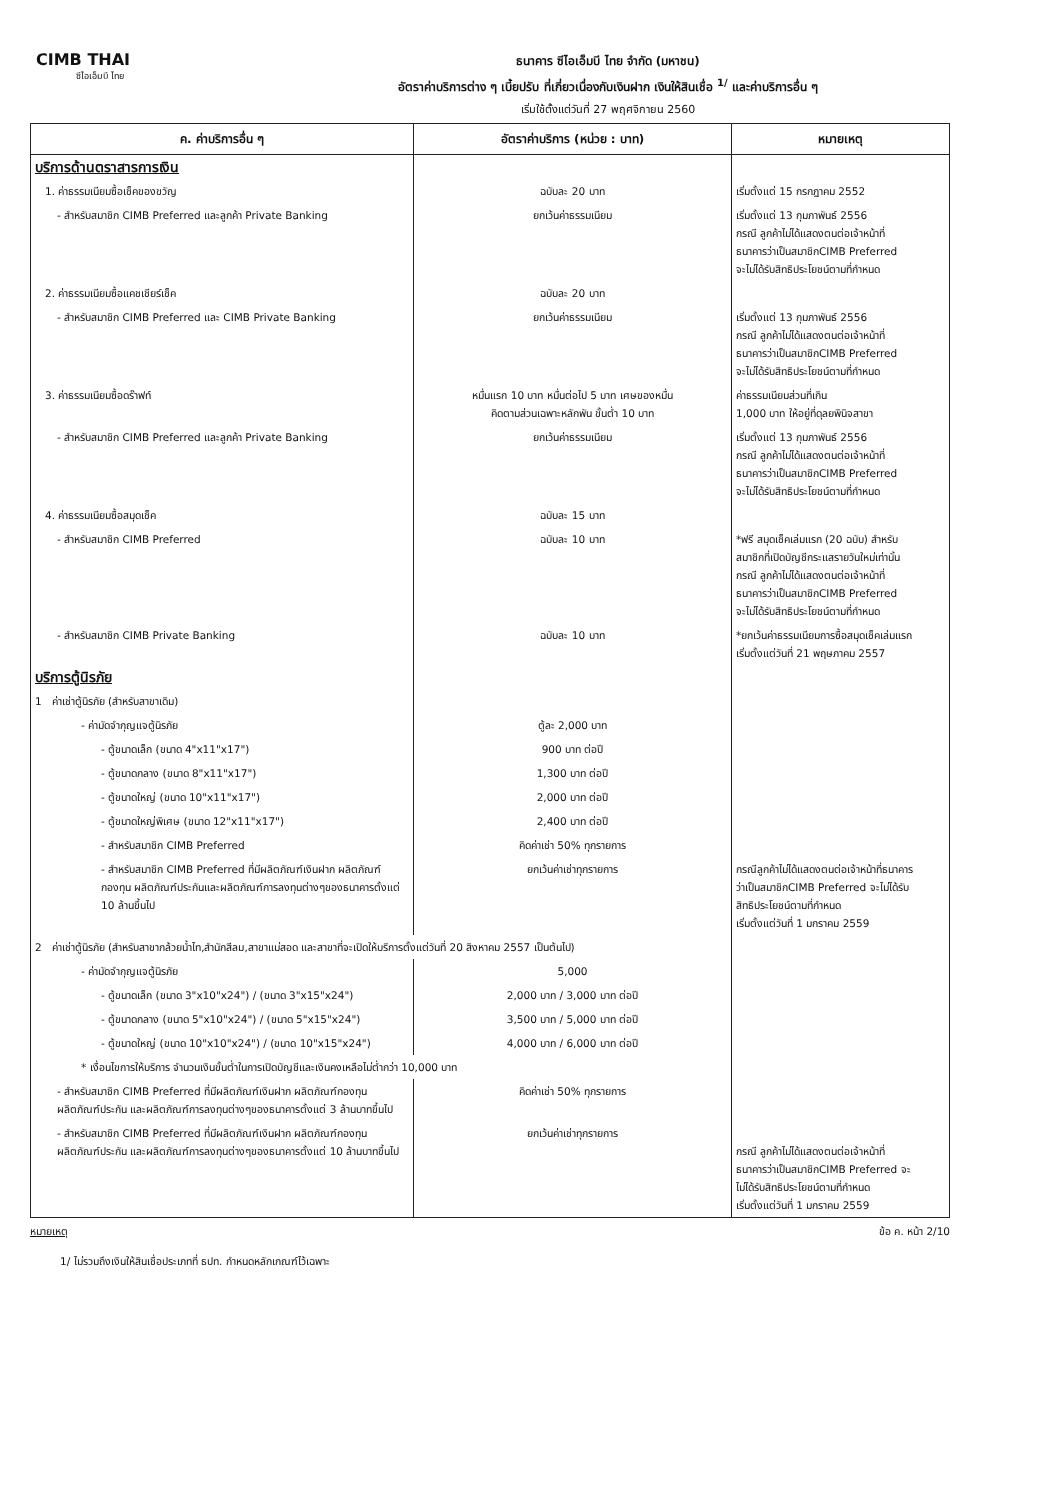CIMB THAI
ซีไอเอ็มบี ไทย
ธนาคาร ซีไอเอ็มบี ไทย จำกัด (มหาชน)
อัตราค่าบริการต่าง ๆ เบี้ยปรับ ที่เกี่ยวเนื่องกับเงินฝาก เงินให้สินเชื่อ <sup>1/</sup> และค่าบริการอื่น ๆ
เริ่มใช้ตั้งแต่วันที่ 27 พฤศจิกายน 2560
| ค. ค่าบริการอื่น ๆ | อัตราค่าบริการ (หน่วย : บาท) | หมายเหตุ |
| --- | --- | --- |
| บริการด้านตราสารการเงิน | | |
| 1. ค่าธรรมเนียมซื้อเช็คของขวัญ | ฉบับละ 20 บาท | เริ่มตั้งแต่ 15 กรกฎาคม 2552 |
| - สำหรับสมาชิก CIMB Preferred และลูกค้า Private Banking | ยกเว้นค่าธรรมเนียม | เริ่มตั้งแต่ 13 กุมภาพันธ์ 2556 กรณี ลูกค้าไม่ได้แสดงตนต่อเจ้าหน้าที่ ธนาคารว่าเป็นสมาชิกCIMB Preferred จะไม่ได้รับสิทธิประโยชน์ตามที่กำหนด |
| 2. ค่าธรรมเนียมซื้อแคชเชียร์เช็ค | ฉบับละ 20 บาท | |
| - สำหรับสมาชิก CIMB Preferred และ CIMB Private Banking | ยกเว้นค่าธรรมเนียม | เริ่มตั้งแต่ 13 กุมภาพันธ์ 2556 กรณี ลูกค้าไม่ได้แสดงตนต่อเจ้าหน้าที่ ธนาคารว่าเป็นสมาชิกCIMB Preferred จะไม่ได้รับสิทธิประโยชน์ตามที่กำหนด |
| 3. ค่าธรรมเนียมซื้อดร๊าฟท์ | หมื่นแรก 10 บาท หมื่นต่อไป 5 บาท เศษของหมื่น คิดตามส่วนเฉพาะหลักพัน ขั้นต่ำ 10 บาท | ค่าธรรมเนียมส่วนที่เกิน 1,000 บาท ให้อยู่ที่ดุลยพินิจสาขา |
| - สำหรับสมาชิก CIMB Preferred และลูกค้า Private Banking | ยกเว้นค่าธรรมเนียม | เริ่มตั้งแต่ 13 กุมภาพันธ์ 2556 กรณี ลูกค้าไม่ได้แสดงตนต่อเจ้าหน้าที่ ธนาคารว่าเป็นสมาชิกCIMB Preferred จะไม่ได้รับสิทธิประโยชน์ตามที่กำหนด |
| 4. ค่าธรรมเนียมซื้อสมุดเช็ค | ฉบับละ 15 บาท | |
| - สำหรับสมาชิก CIMB Preferred | ฉบับละ 10 บาท | *ฟรี สมุดเช็คเล่มแรก (20 ฉบับ) สำหรับ สมาชิกที่เปิดบัญชีกระแสรายวันใหม่เท่านั้น กรณี ลูกค้าไม่ได้แสดงตนต่อเจ้าหน้าที่ ธนาคารว่าเป็นสมาชิกCIMB Preferred จะไม่ได้รับสิทธิประโยชน์ตามที่กำหนด |
| - สำหรับสมาชิก CIMB Private Banking | ฉบับละ 10 บาท | *ยกเว้นค่าธรรมเนียมการซื้อสมุดเช็คเล่มแรก เริ่มตั้งแต่วันที่ 21 พฤษภาคม 2557 |
| บริการตู้นิรภัย | | |
| 1 ค่าเช่าตู้นิรภัย (สำหรับสาขาเดิม) | | |
| - ค่ามัดจำกุญแจตู้นิรภัย | ตู้ละ 2,000 บาท | |
| - ตู้ขนาดเล็ก (ขนาด 4"x11"x17") | 900 บาท ต่อปี | |
| - ตู้ขนาดกลาง (ขนาด 8"x11"x17") | 1,300 บาท ต่อปี | |
| - ตู้ขนาดใหญ่ (ขนาด 10"x11"x17") | 2,000 บาท ต่อปี | |
| - ตู้ขนาดใหญ่พิเศษ (ขนาด 12"x11"x17") | 2,400 บาท ต่อปี | |
| - สำหรับสมาชิก CIMB Preferred | คิดค่าเช่า 50% ทุกรายการ | |
| - สำหรับสมาชิก CIMB Preferred ที่มีผลิตภัณฑ์เงินฝาก ผลิตภัณฑ์กองทุน ผลิตภัณฑ์ประกันและผลิตภัณฑ์การลงทุนต่างๆของธนาคารตั้งแต่ 10 ล้านขึ้นไป | ยกเว้นค่าเช่าทุกรายการ | กรณีลูกค้าไม่ได้แสดงตนต่อเจ้าหน้าที่ธนาคาร ว่าเป็นสมาชิกCIMB Preferred จะไม่ได้รับ สิทธิประโยชน์ตามที่กำหนด เริ่มตั้งแต่วันที่ 1 มกราคม 2559 |
| 2 ค่าเช่าตู้นิรภัย (สำหรับสาขากล้วยน้ำไท,สำนักสีลม,สาขาแม่สอด และสาขาที่จะเปิดให้บริการตั้งแต่วันที่ 20 สิงหาคม 2557 เป็นต้นไป) | | |
| - ค่ามัดจำกุญแจตู้นิรภัย | 5,000 | |
| - ตู้ขนาดเล็ก (ขนาด 3"x10"x24") / (ขนาด 3"x15"x24") | 2,000 บาท / 3,000 บาท ต่อปี | |
| - ตู้ขนาดกลาง (ขนาด 5"x10"x24") / (ขนาด 5"x15"x24") | 3,500 บาท / 5,000 บาท ต่อปี | |
| - ตู้ขนาดใหญ่ (ขนาด 10"x10"x24") / (ขนาด 10"x15"x24") | 4,000 บาท / 6,000 บาท ต่อปี | |
| * เงื่อนไขการให้บริการ จำนวนเงินขั้นต่ำในการเปิดบัญชีและเงินคงเหลือไม่ต่ำกว่า 10,000 บาท | | |
| - สำหรับสมาชิก CIMB Preferred ที่มีผลิตภัณฑ์เงินฝาก ผลิตภัณฑ์กองทุน ผลิตภัณฑ์ประกัน และผลิตภัณฑ์การลงทุนต่างๆของธนาคารตั้งแต่ 3 ล้านบาทขึ้นไป | คิดค่าเช่า 50% ทุกรายการ | |
| - สำหรับสมาชิก CIMB Preferred ที่มีผลิตภัณฑ์เงินฝาก ผลิตภัณฑ์กองทุน ผลิตภัณฑ์ประกัน และผลิตภัณฑ์การลงทุนต่างๆของธนาคารตั้งแต่ 10 ล้านบาทขึ้นไป | ยกเว้นค่าเช่าทุกรายการ | กรณี ลูกค้าไม่ได้แสดงตนต่อเจ้าหน้าที่ ธนาคารว่าเป็นสมาชิกCIMB Preferred จะ ไม่ได้รับสิทธิประโยชน์ตามที่กำหนด เริ่มตั้งแต่วันที่ 1 มกราคม 2559 |
หมายเหตุ ข้อ ค. หน้า 2/10
1/ ไม่รวมถึงเงินให้สินเชื่อประเภทที่ ธปท. กำหนดหลักเกณฑ์ไว้เฉพาะ